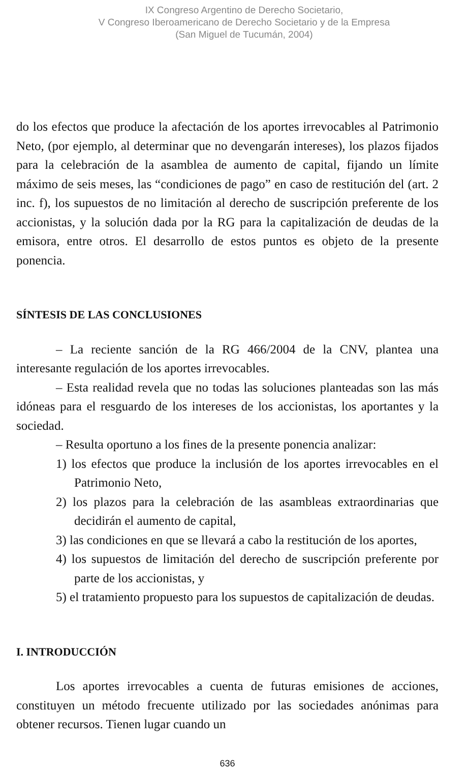IX Congreso Argentino de Derecho Societario,
V Congreso Iberoamericano de Derecho Societario y de la Empresa
(San Miguel de Tucumán, 2004)
do los efectos que produce la afectación de los aportes irrevocables al Patrimonio Neto, (por ejemplo, al determinar que no devengarán intereses), los plazos fijados para la celebración de la asamblea de aumento de capital, fijando un límite máximo de seis meses, las “condiciones de pago” en caso de restitución del (art. 2 inc. f), los supuestos de no limitación al derecho de suscripción preferente de los accionistas, y la solución dada por la RG para la capitalización de deudas de la emisora, entre otros. El desarrollo de estos puntos es objeto de la presente ponencia.
SÍNTESIS DE LAS CONCLUSIONES
– La reciente sanción de la RG 466/2004 de la CNV, plantea una interesante regulación de los aportes irrevocables.
– Esta realidad revela que no todas las soluciones planteadas son las más idóneas para el resguardo de los intereses de los accionistas, los aportantes y la sociedad.
– Resulta oportuno a los fines de la presente ponencia analizar:
1) los efectos que produce la inclusión de los aportes irrevocables en el Patrimonio Neto,
2) los plazos para la celebración de las asambleas extraordinarias que decidirán el aumento de capital,
3) las condiciones en que se llevará a cabo la restitución de los aportes,
4) los supuestos de limitación del derecho de suscripción preferente por parte de los accionistas, y
5) el tratamiento propuesto para los supuestos de capitalización de deudas.
I. INTRODUCCIÓN
Los aportes irrevocables a cuenta de futuras emisiones de acciones, constituyen un método frecuente utilizado por las sociedades anónimas para obtener recursos. Tienen lugar cuando un
636